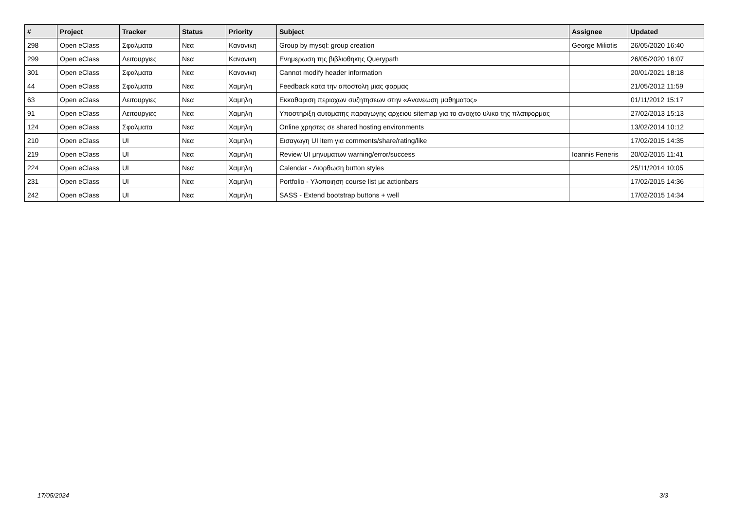| # | Project | Tracker | Status | Priority | Subject | Assignee | Updated |
| --- | --- | --- | --- | --- | --- | --- | --- |
| 298 | Open eClass | Σφαλματα | Νεα | Κανονικη | Group by mysql: group creation | George Miliotis | 26/05/2020 16:40 |
| 299 | Open eClass | Λειτουργιες | Νεα | Κανονικη | Ενημερωση της βιβλιοθηκης Querypath | | 26/05/2020 16:07 |
| 301 | Open eClass | Σφαλματα | Νεα | Κανονικη | Cannot modify header information | | 20/01/2021 18:18 |
| 44 | Open eClass | Σφαλματα | Νεα | Χαμηλη | Feedback κατα την αποστολη μιας φορμας | | 21/05/2012 11:59 |
| 63 | Open eClass | Λειτουργιες | Νεα | Χαμηλη | Εκκαθαριση περιοχων συζητησεων στην «Ανανεωση μαθηματος» | | 01/11/2012 15:17 |
| 91 | Open eClass | Λειτουργιες | Νεα | Χαμηλη | Υποστηριξη αυτοματης παραγωγης αρχειου sitemap για το ανοιχτο υλικο της πλατφορμας | | 27/02/2013 15:13 |
| 124 | Open eClass | Σφαλματα | Νεα | Χαμηλη | Online χρηστες σε shared hosting environments | | 13/02/2014 10:12 |
| 210 | Open eClass | UI | Νεα | Χαμηλη | Εισαγωγη UI item για comments/share/rating/like | | 17/02/2015 14:35 |
| 219 | Open eClass | UI | Νεα | Χαμηλη | Review UI μηνυματων warning/error/success | Ioannis Feneris | 20/02/2015 11:41 |
| 224 | Open eClass | UI | Νεα | Χαμηλη | Calendar - Διορθωση button styles | | 25/11/2014 10:05 |
| 231 | Open eClass | UI | Νεα | Χαμηλη | Portfolio - Υλοποιηση course list με actionbars | | 17/02/2015 14:36 |
| 242 | Open eClass | UI | Νεα | Χαμηλη | SASS - Extend bootstrap buttons + well | | 17/02/2015 14:34 |
17/05/2024 3/3